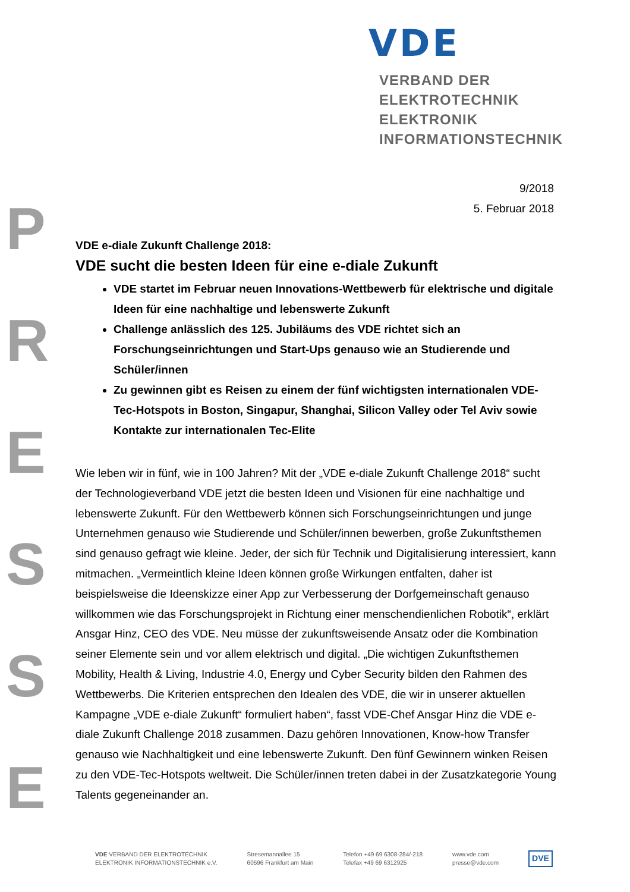VDE
VERBAND DER ELEKTROTECHNIK
ELEKTRONIK INFORMATIONSTECHNIK
P
R
E
S
S
E
9/2018
5. Februar 2018
VDE e-diale Zukunft Challenge 2018:
VDE sucht die besten Ideen für eine e-diale Zukunft
VDE startet im Februar neuen Innovations-Wettbewerb für elektrische und digitale Ideen für eine nachhaltige und lebenswerte Zukunft
Challenge anlässlich des 125. Jubiläums des VDE richtet sich an Forschungseinrichtungen und Start-Ups genauso wie an Studierende und Schüler/innen
Zu gewinnen gibt es Reisen zu einem der fünf wichtigsten internationalen VDE-Tec-Hotspots in Boston, Singapur, Shanghai, Silicon Valley oder Tel Aviv sowie Kontakte zur internationalen Tec-Elite
Wie leben wir in fünf, wie in 100 Jahren? Mit der „VDE e-diale Zukunft Challenge 2018“ sucht der Technologieverband VDE jetzt die besten Ideen und Visionen für eine nachhaltige und lebenswerte Zukunft. Für den Wettbewerb können sich Forschungseinrichtungen und junge Unternehmen genauso wie Studierende und Schüler/innen bewerben, große Zukunftsthemen sind genauso gefragt wie kleine. Jeder, der sich für Technik und Digitalisierung interessiert, kann mitmachen. „Vermeintlich kleine Ideen können große Wirkungen entfalten, daher ist beispielsweise die Ideenskizze einer App zur Verbesserung der Dorfgemeinschaft genauso willkommen wie das Forschungsprojekt in Richtung einer menschendienlichen Robotik“, erklärt Ansgar Hinz, CEO des VDE. Neu müsse der zukunftsweisende Ansatz oder die Kombination seiner Elemente sein und vor allem elektrisch und digital. „Die wichtigen Zukunftsthemen Mobility, Health & Living, Industrie 4.0, Energy und Cyber Security bilden den Rahmen des Wettbewerbs. Die Kriterien entsprechen den Idealen des VDE, die wir in unserer aktuellen Kampagne „VDE e-diale Zukunft“ formuliert haben“, fasst VDE-Chef Ansgar Hinz die VDE e-diale Zukunft Challenge 2018 zusammen. Dazu gehören Innovationen, Know-how Transfer genauso wie Nachhaltigkeit und eine lebenswerte Zukunft. Den fünf Gewinnern winken Reisen zu den VDE-Tec-Hotspots weltweit. Die Schüler/innen treten dabei in der Zusatzkategorie Young Talents gegeneinander an.
VDE VERBAND DER ELEKTROTECHNIK
ELEKTRONIK INFORMATIONSTECHNIK e.V.
Stresemannallee 15
60596 Frankfurt am Main
Telefon +49 69 6308-284/-218
Telefax +49 69 6312925
www.vde.com
presse@vde.com
DVE